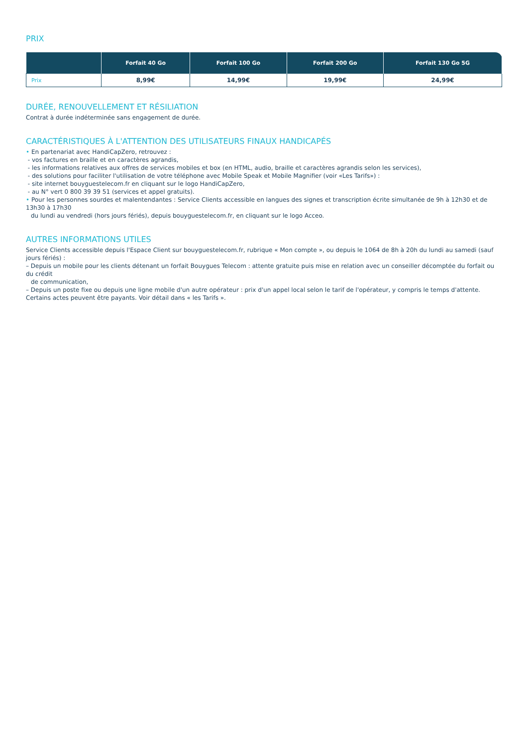PRIX
| | Forfait 40 Go | Forfait 100 Go | Forfait 200 Go | Forfait 130 Go 5G |
| --- | --- | --- | --- | --- |
| Prix | 8,99€ | 14,99€ | 19,99€ | 24,99€ |
DURÉE, RENOUVELLEMENT ET RÉSILIATION
Contrat à durée indéterminée sans engagement de durée.
CARACTÉRISTIQUES À L'ATTENTION DES UTILISATEURS FINAUX HANDICAPÉS
• En partenariat avec HandiCapZero, retrouvez :
- vos factures en braille et en caractères agrandis,
- les informations relatives aux offres de services mobiles et box (en HTML, audio, braille et caractères agrandis selon les services),
- des solutions pour faciliter l'utilisation de votre téléphone avec Mobile Speak et Mobile Magnifier (voir «Les Tarifs») :
- site internet bouyguestelecom.fr en cliquant sur le logo HandiCapZero,
- au N° vert 0 800 39 39 51 (services et appel gratuits).
• Pour les personnes sourdes et malentendantes : Service Clients accessible en langues des signes et transcription écrite simultanée de 9h à 12h30 et de 13h30 à 17h30
du lundi au vendredi (hors jours fériés), depuis bouyguestelecom.fr, en cliquant sur le logo Acceo.
AUTRES INFORMATIONS UTILES
Service Clients accessible depuis l'Espace Client sur bouyguestelecom.fr, rubrique « Mon compte », ou depuis le 1064 de 8h à 20h du lundi au samedi (sauf jours fériés) :
– Depuis un mobile pour les clients détenant un forfait Bouygues Telecom : attente gratuite puis mise en relation avec un conseiller décomptée du forfait ou du crédit
de communication,
– Depuis un poste fixe ou depuis une ligne mobile d'un autre opérateur : prix d'un appel local selon le tarif de l'opérateur, y compris le temps d'attente.
Certains actes peuvent être payants. Voir détail dans « les Tarifs ».